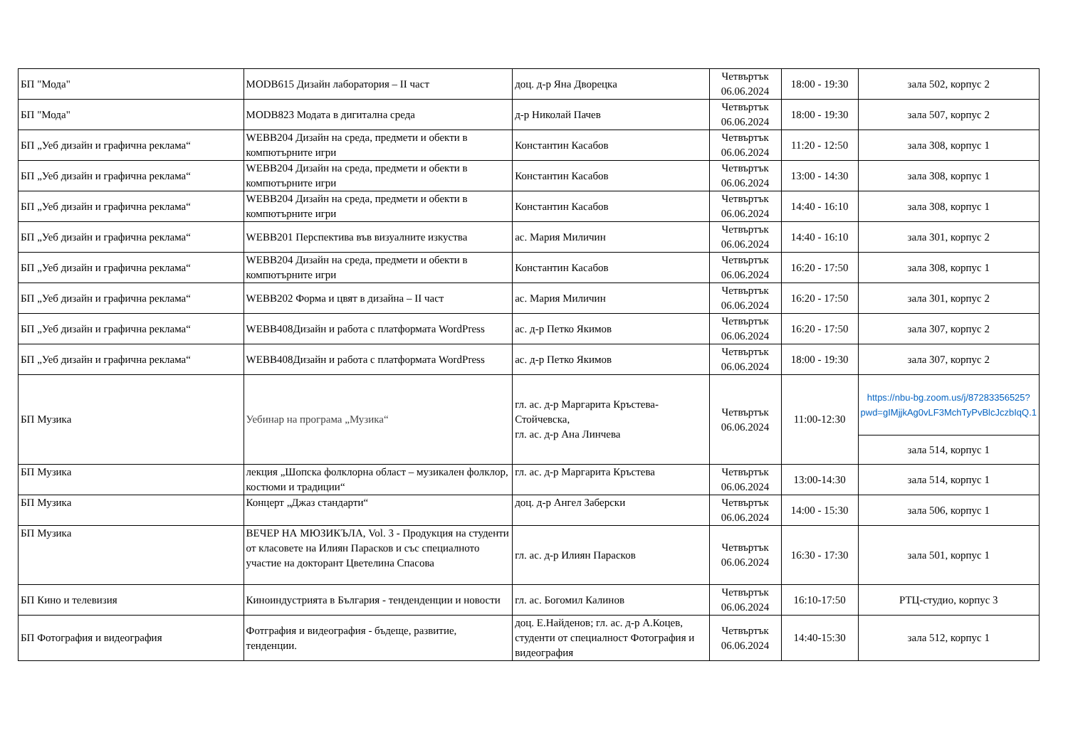| БП "Мода" | MODB615 Дизайн лаборатория – II част | доц. д-р Яна Дворецка | Четвъртък 06.06.2024 | 18:00 - 19:30 | зала 502, корпус 2 |
| БП "Мода" | MODB823 Модата в дигитална среда | д-р Николай Пачев | Четвъртък 06.06.2024 | 18:00 - 19:30 | зала 507, корпус 2 |
| БП „Уеб дизайн и графична реклама“ | WEBB204 Дизайн на среда, предмети и обекти в компютърните игри | Константин Касабов | Четвъртък 06.06.2024 | 11:20 - 12:50 | зала 308, корпус 1 |
| БП „Уеб дизайн и графична реклама“ | WEBB204 Дизайн на среда, предмети и обекти в компютърните игри | Константин Касабов | Четвъртък 06.06.2024 | 13:00 - 14:30 | зала 308, корпус 1 |
| БП „Уеб дизайн и графична реклама“ | WEBB204 Дизайн на среда, предмети и обекти в компютърните игри | Константин Касабов | Четвъртък 06.06.2024 | 14:40 - 16:10 | зала 308, корпус 1 |
| БП „Уеб дизайн и графична реклама“ | WEBB201 Перспектива във визуалните изкуства | ас. Мария Миличин | Четвъртък 06.06.2024 | 14:40 - 16:10 | зала 301, корпус 2 |
| БП „Уеб дизайн и графична реклама“ | WEBB204 Дизайн на среда, предмети и обекти в компютърните игри | Константин Касабов | Четвъртък 06.06.2024 | 16:20 - 17:50 | зала 308, корпус 1 |
| БП „Уеб дизайн и графична реклама“ | WEBB202 Форма и цвят в дизайна – II част | ас. Мария Миличин | Четвъртък 06.06.2024 | 16:20 - 17:50 | зала 301, корпус 2 |
| БП „Уеб дизайн и графична реклама“ | WEBB408Дизайн и работа с платформата WordPress | ас. д-р Петко Якимов | Четвъртък 06.06.2024 | 16:20 - 17:50 | зала 307, корпус 2 |
| БП „Уеб дизайн и графична реклама“ | WEBB408Дизайн и работа с платформата WordPress | ас. д-р Петко Якимов | Четвъртък 06.06.2024 | 18:00 - 19:30 | зала 307, корпус 2 |
| БП Музика | Уебинар на програма „Музика“ | гл. ас. д-р Маргарита Кръстева-Стойчевска, гл. ас. д-р Ана Линчева | Четвъртък 06.06.2024 | 11:00-12:30 | https://nbu-bg.zoom.us/j/87283356525?pwd=gIMjjkAg0vLF3MchTyPvBlcJczbIqQ.1 |
| | | | | | зала 514, корпус 1 |
| БП Музика | лекция „Шопска фолклорна област – музикален фолклор, костюми и традиции“ | гл. ас. д-р Маргарита Кръстева | Четвъртък 06.06.2024 | 13:00-14:30 | зала 514, корпус 1 |
| БП Музика | Концерт „Джаз стандарти“ | доц. д-р Ангел Заберски | Четвъртък 06.06.2024 | 14:00 - 15:30 | зала 506, корпус 1 |
| БП Музика | ВЕЧЕР НА МЮЗИКЪЛА, Vol. 3 - Продукция на студенти от класовете на Илиян Парасков и със специалното участие на докторант Цветелина Спасова | гл. ас. д-р Илиян Парасков | Четвъртък 06.06.2024 | 16:30 - 17:30 | зала 501, корпус 1 |
| БП Кино и телевизия | Киноиндустрията в България - тенденденции и новости | гл. ас. Богомил Калинов | Четвъртък 06.06.2024 | 16:10-17:50 | РТЦ-студио, корпус 3 |
| БП Фотография и видеография | Фотграфия и видеография - бъдеще, развитие, тенденции. | доц. Е.Найденов; гл. ас. д-р А.Коцев, студенти от специалност Фотография и видеография | Четвъртък 06.06.2024 | 14:40-15:30 | зала 512, корпус 1 |